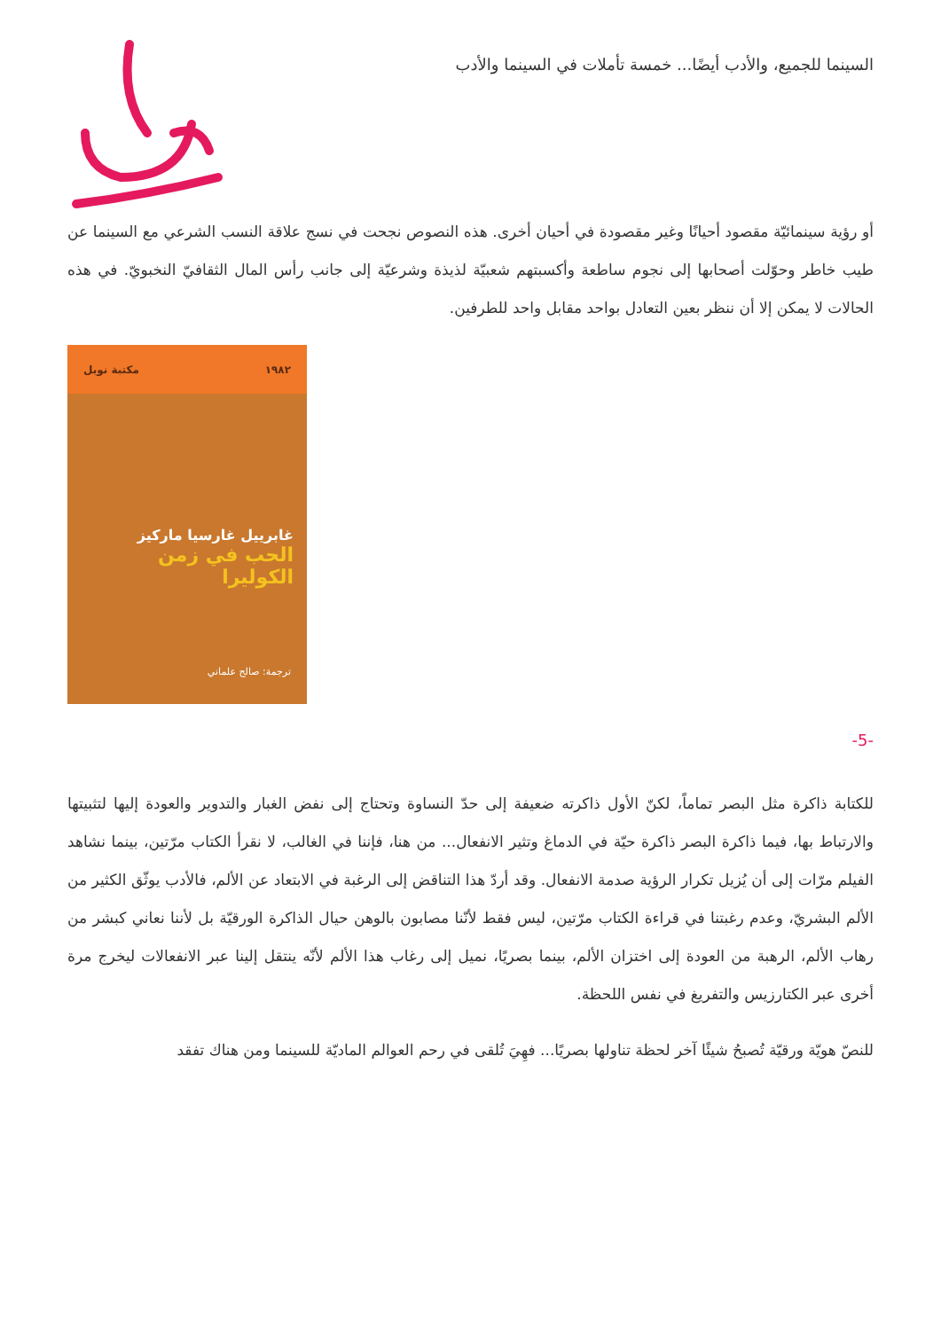السينما للجميع، والأدب أيضًا... خمسة تأملات في السينما والأدب
أو رؤية سينمائيّة مقصود أحيانًا وغير مقصودة في أحيان أخرى. هذه النصوص نجحت في نسج علاقة النسب الشرعي مع السينما عن طيب خاطر وحوّلت أصحابها إلى نجوم ساطعة وأكسبتهم شعبيّة لذيذة وشرعيّة إلى جانب رأس المال الثقافيّ النخبويّ. في هذه الحالات لا يمكن إلا أن ننظر بعين التعادل بواحد مقابل واحد للطرفين.
١٩٨٢ مكتبة نوبل
غابرييل غارسيا ماركيز
الحب في زمن الكوليرا
ترجمة: صالح علماني
-5-
للكتابة ذاكرة مثل البصر تماماً، لكنّ الأول ذاكرته ضعيفة إلى حدّ النساوة وتحتاج إلى نفض الغبار والتدوير والعودة إليها لتثبيتها والارتباط بها، فيما ذاكرة البصر ذاكرة حيّة في الدماغ وتثير الانفعال... من هنا، فإننا في الغالب، لا نقرأ الكتاب مرّتين، بينما نشاهد الفيلم مرّات إلى أن يُزيل تكرار الرؤية صدمة الانفعال. وقد أردّ هذا التناقض إلى الرغبة في الابتعاد عن الألم، فالأدب يوثّق الكثير من الألم البشريّ، وعدم رغبتنا في قراءة الكتاب مرّتين، ليس فقط لأنّنا مصابون بالوهن حيال الذاكرة الورقيّة بل لأننا نعاني كبشر من رهاب الألم، الرهبة من العودة إلى اختزان الألم، بينما بصريًا، نميل إلى رغاب هذا الألم لأنّه ينتقل إلينا عبر الانفعالات ليخرج مرة أخرى عبر الكتارزيس والتفريغ في نفس اللحظة.
للنصّ هويّة ورقيّة تُصبحُ شيئًا آخر لحظة تناولها بصريًا... فهِيَ تُلقى في رحم العوالم الماديّة للسينما ومن هناك تفقد